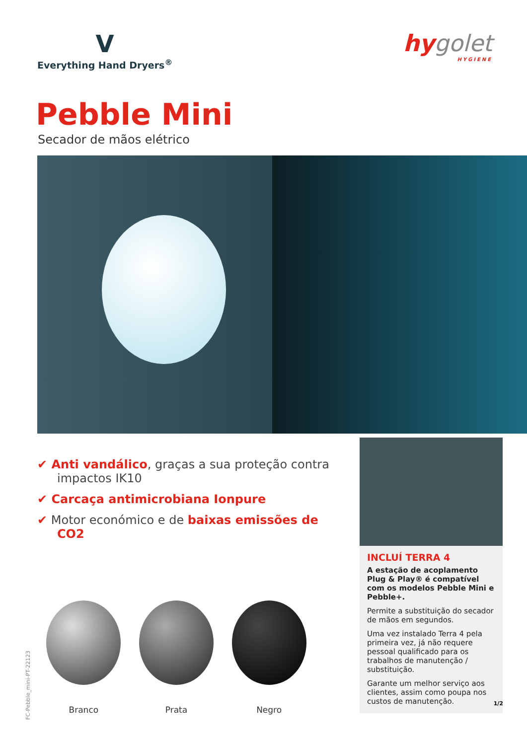V
Everything Hand Dryers<sup>®</sup>
hygolet
HYGIENE
Pebble Mini
Secador de mãos elétrico
✔ Anti vandálico, graças a sua proteção contra impactos IK10
✔ Carcaça antimicrobiana Ionpure
✔ Motor económico e de baixas emissões de CO2
Branco Prata Negro
INCLUÍ TERRA 4
A estação de acoplamento Plug & Play® é compatível com os modelos Pebble Mini e Pebble+.
Permite a substituição do secador de mãos em segundos.
Uma vez instalado Terra 4 pela primeira vez, já não requere pessoal qualificado para os trabalhos de manutenção / substituição.
Garante um melhor serviço aos clientes, assim como poupa nos custos de manutenção.
FC-Pebble_mini-PT-22123
1/2